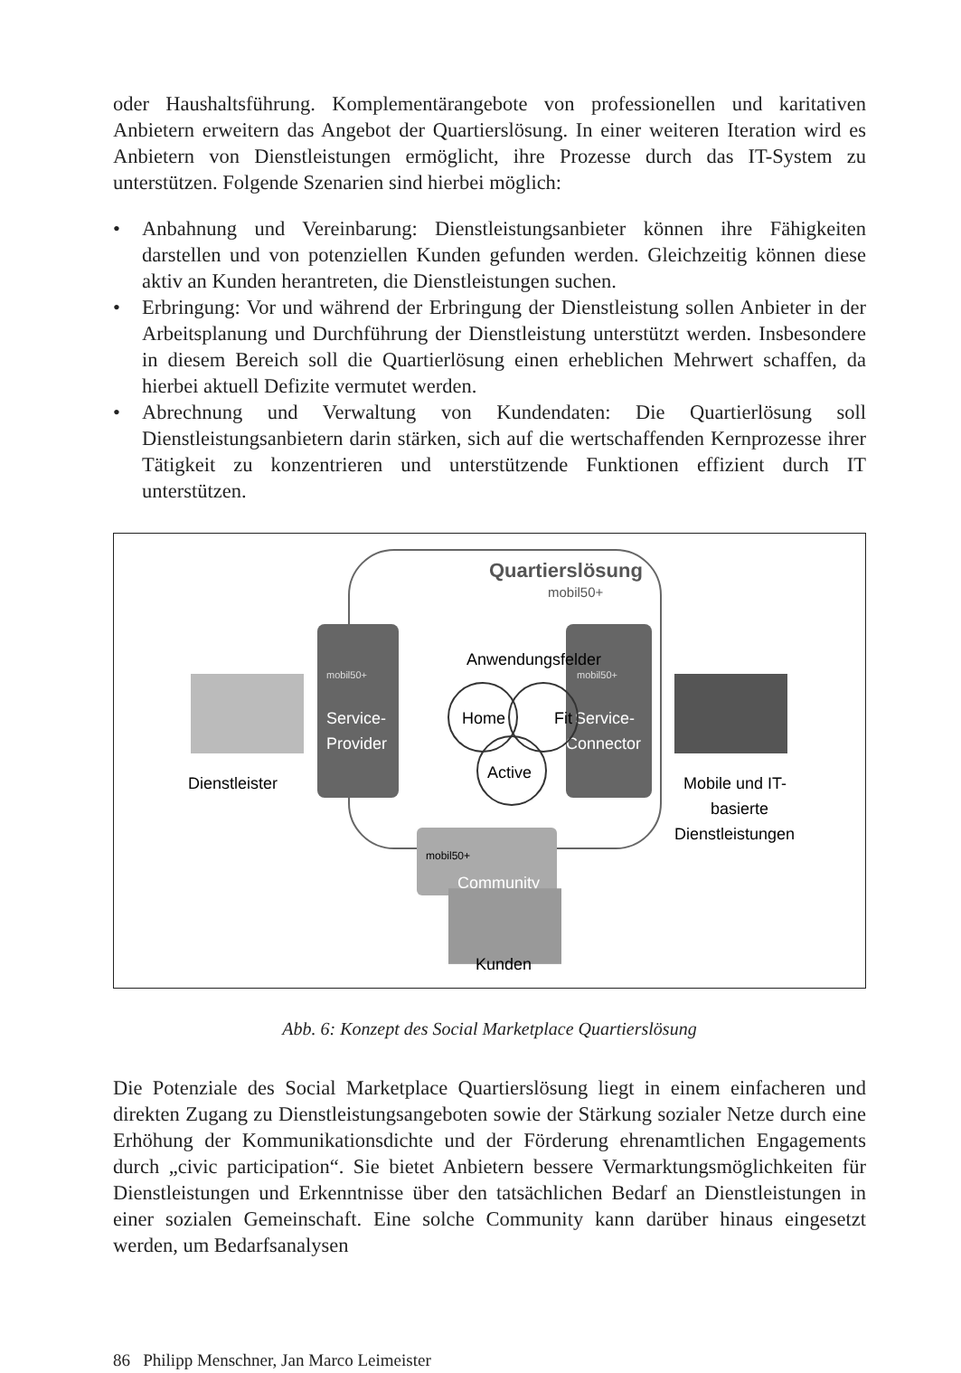oder Haushaltsführung. Komplementärangebote von professionellen und karitativen Anbietern erweitern das Angebot der Quartierslösung. In einer weiteren Iteration wird es Anbietern von Dienstleistungen ermöglicht, ihre Prozesse durch das IT-System zu unterstützen. Folgende Szenarien sind hierbei möglich:
• Anbahnung und Vereinbarung: Dienstleistungsanbieter können ihre Fähigkeiten darstellen und von potenziellen Kunden gefunden werden. Gleichzeitig können diese aktiv an Kunden herantreten, die Dienstleistungen suchen.
• Erbringung: Vor und während der Erbringung der Dienstleistung sollen Anbieter in der Arbeitsplanung und Durchführung der Dienstleistung unterstützt werden. Insbesondere in diesem Bereich soll die Quartierlösung einen erheblichen Mehrwert schaffen, da hierbei aktuell Defizite vermutet werden.
• Abrechnung und Verwaltung von Kundendaten: Die Quartierlösung soll Dienstleistungsanbietern darin stärken, sich auf die wertschaffenden Kernprozesse ihrer Tätigkeit zu konzentrieren und unterstützende Funktionen effizient durch IT unterstützen.
Quartierslösung
mobil50+
mobil50+
Service-
Provider
mobil50+
Service-
Connector
Anwendungsfelder
Home
Fit
Active
mobil50+
Community
Dienstleister
Mobile und IT-
basierte
Dienstleistungen
Kunden
Abb. 6: Konzept des Social Marketplace Quartierslösung
Die Potenziale des Social Marketplace Quartierslösung liegt in einem einfacheren und direkten Zugang zu Dienstleistungsangeboten sowie der Stärkung sozialer Netze durch eine Erhöhung der Kommunikationsdichte und der Förderung ehrenamtlichen Engagements durch „civic participation“. Sie bietet Anbietern bessere Vermarktungsmöglichkeiten für Dienstleistungen und Erkenntnisse über den tatsächlichen Bedarf an Dienstleistungen in einer sozialen Gemeinschaft. Eine solche Community kann darüber hinaus eingesetzt werden, um Bedarfsanalysen
86 Philipp Menschner, Jan Marco Leimeister